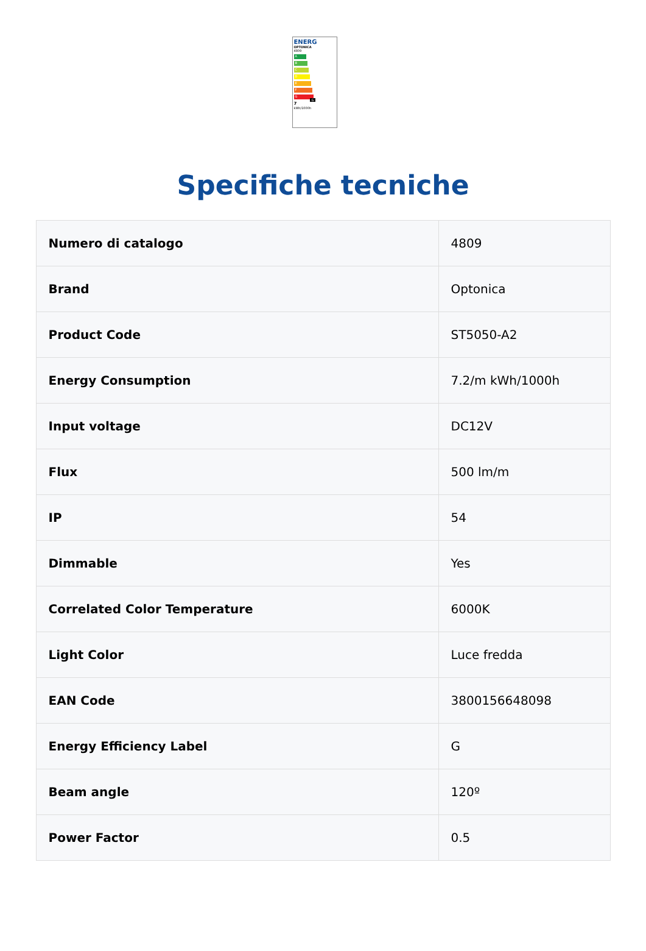ENERG
OPTONICA
4809
A
B
C
D
E
F
G G
7
kWh/1000h
Specifiche tecniche
| Numero di catalogo | 4809 |
| Brand | Optonica |
| Product Code | ST5050-A2 |
| Energy Consumption | 7.2/m kWh/1000h |
| Input voltage | DC12V |
| Flux | 500 lm/m |
| IP | 54 |
| Dimmable | Yes |
| Correlated Color Temperature | 6000K |
| Light Color | Luce fredda |
| EAN Code | 3800156648098 |
| Energy Efficiency Label | G |
| Beam angle | 120º |
| Power Factor | 0.5 |